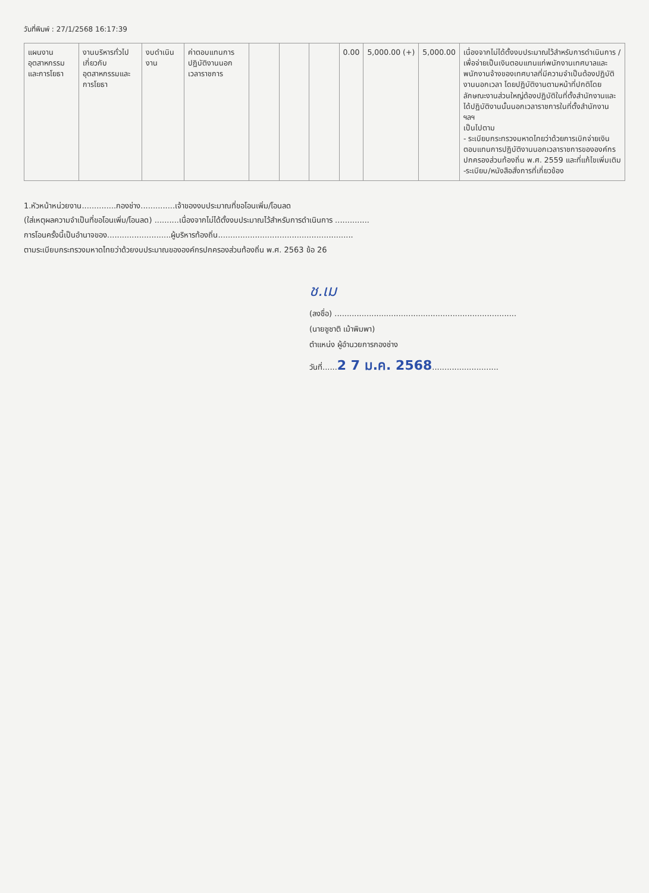วันที่พิมพ์ : 27/1/2568 16:17:39
| แผนงานอุตสาหกรรมและการโยธา | งานบริหารทั่วไปเกี่ยวกับอุตสาหกรรมและการโยธา | งบดำเนินงาน | ค่าตอบแทนการปฏิบัติงานนอกเวลาราชการ | | | | 0.00 | 5,000.00 (+) | 5,000.00 | เนื่องจากไม่ได้ตั้งงบประมาณไว้สำหรับการดำเนินการ / เพื่อจ่ายเป็นเงินตอบแทนแก่พนักงานเทศบาลและพนักงานจ้างของเทศบาลที่มีความจำเป็นต้องปฏิบัติงานนอกเวลา โดยปฏิบัติงานตามหน้าที่ปกติโดยลักษณะงานส่วนใหญ่ต้องปฏิบัติในที่ตั้งสำนักงานและได้ปฏิบัติงานนั้นนอกเวลาราชการในที่ตั้งสำนักงาน ฯลฯ เป็นไปตาม - ระเบียบกระทรวงมหาดไทยว่าด้วยการเบิกจ่ายเงินตอบแทนการปฏิบัติงานนอกเวลาราชการขององค์กรปกครองส่วนท้องถิ่น พ.ศ. 2559 และที่แก้ไขเพิ่มเติม -ระเบียบ/หนังสือสั่งการที่เกี่ยวข้อง |
1.หัวหน้าหน่วยงาน..............กองช่าง..............เจ้าของงบประมาณที่ขอโอนเพิ่ม/โอนลด
(ใส่เหตุผลความจำเป็นที่ขอโอนเพิ่ม/โอนลด) ..........เนื่องจากไม่ได้ตั้งงบประมาณไว้สำหรับการดำเนินการ ..............
การโอนครั้งนี้เป็นอำนาจของ..........................ผู้บริหารท้องถิ่น.......................................................
ตามระเบียบกระทรวงมหาดไทยว่าด้วยงบประมาณขององค์กรปกครองส่วนท้องถิ่น พ.ศ. 2563 ข้อ 26
ช.เม
(ลงชื่อ) ..........................................................................
(นายชูชาติ เม้าพิมพา)
ตำแหน่ง ผู้อำนวยการกองช่าง
วันที่......2 7 ม.ค. 2568...........................